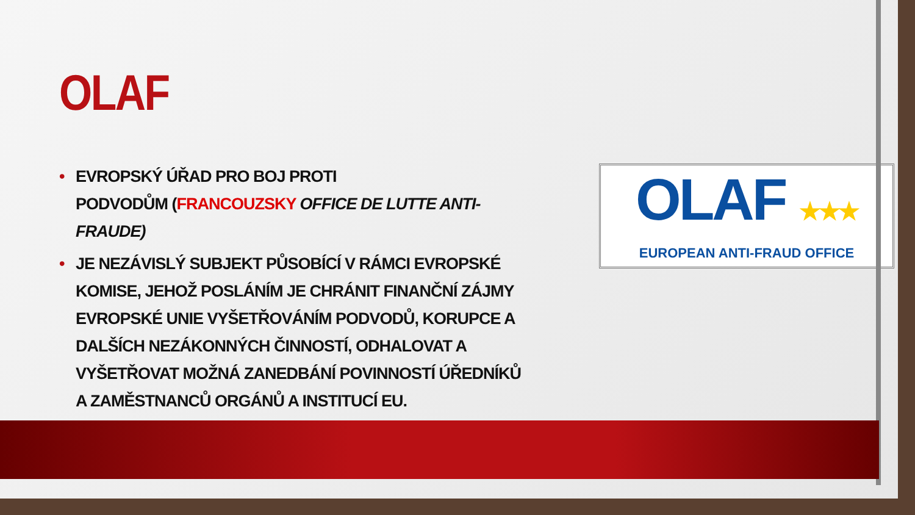OLAF
• EVROPSKÝ ÚŘAD PRO BOJ PROTI
PODVODŮM (FRANCOUZSKY OFFICE DE LUTTE ANTI-FRAUDE)
• JE NEZÁVISLÝ SUBJEKT PŮSOBÍCÍ V RÁMCI EVROPSKÉ KOMISE, JEHOŽ POSLÁNÍM JE CHRÁNIT FINANČNÍ ZÁJMY EVROPSKÉ UNIE VYŠETŘOVÁNÍM PODVODŮ, KORUPCE A DALŠÍCH NEZÁKONNÝCH ČINNOSTÍ, ODHALOVAT A VYŠETŘOVAT MOŽNÁ ZANEDBÁNÍ POVINNOSTÍ ÚŘEDNÍKŮ A ZAMĚSTNANCŮ ORGÁNŮ A INSTITUCÍ EU.
OLAF ★★★
EUROPEAN ANTI-FRAUD OFFICE